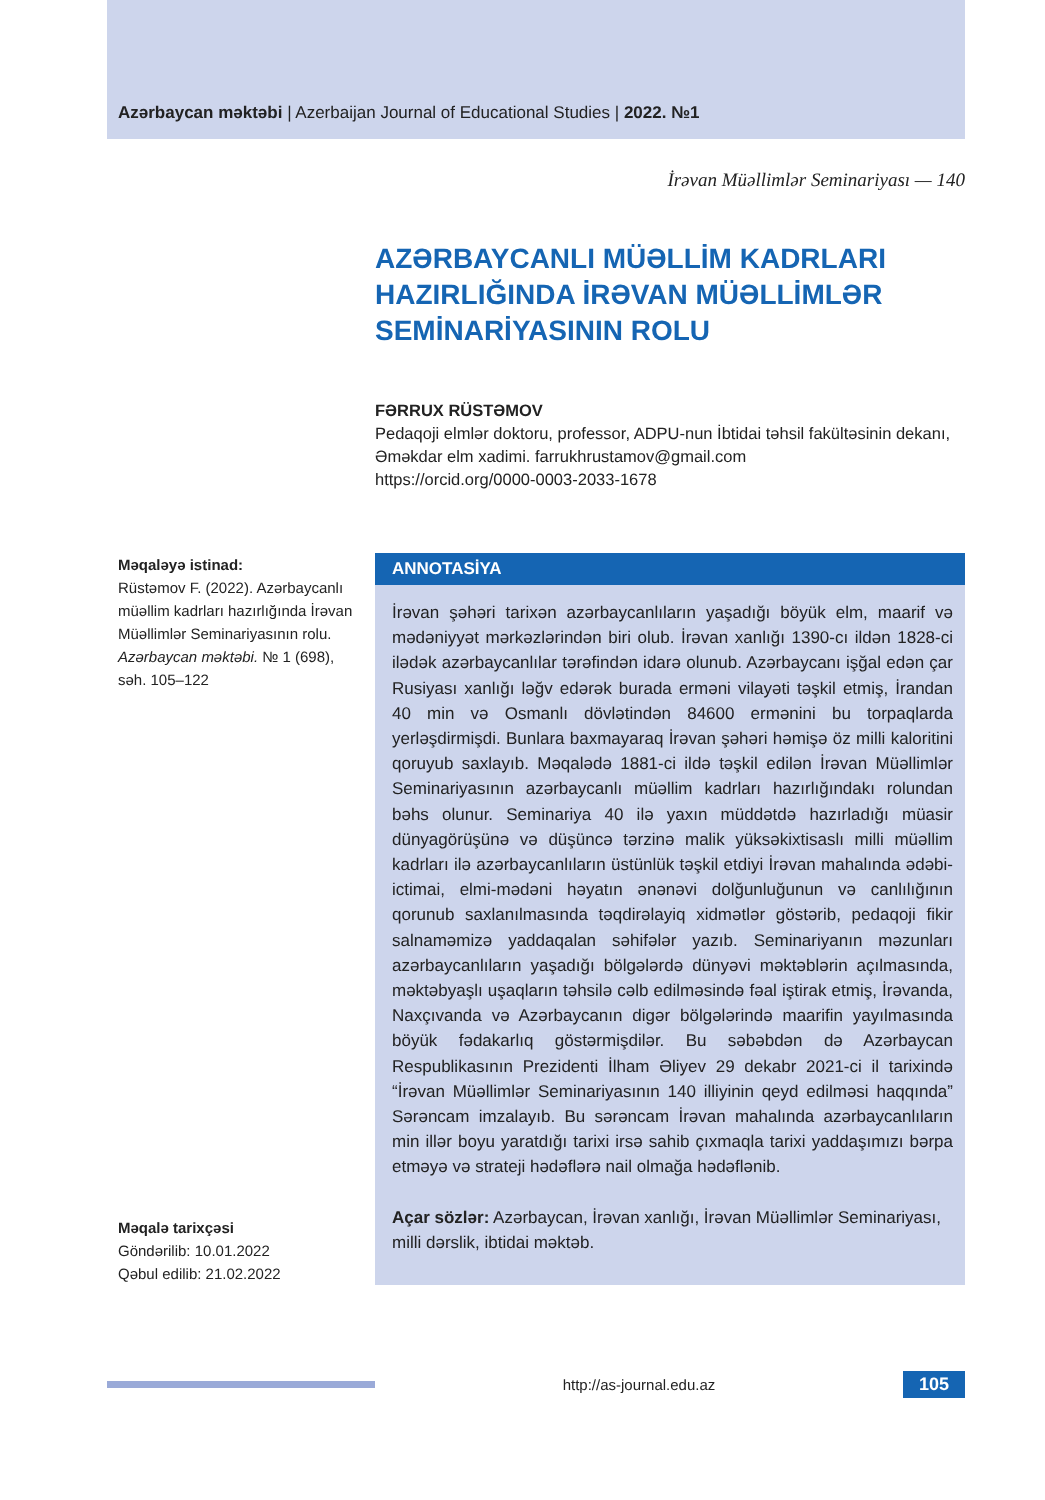Azərbaycan məktəbi | Azerbaijan Journal of Educational Studies | 2022. №1
İrəvan Müəllimlər Seminariyası — 140
AZƏRBAYCANLI MÜƏLLİM KADRLARI HAZIRLIĞINDA İRƏVAN MÜƏLLİMLƏR SEMİNARİYASININ ROLU
FƏRRUX RÜSTƏMOV
Pedaqoji elmlər doktoru, professor, ADPU-nun İbtidai təhsil fakültəsinin dekanı, Əməkdar elm xadimi. farrukhrustamov@gmail.com
https://orcid.org/0000-0003-2033-1678
Məqaləyə istinad:
Rüstəmov F. (2022). Azərbaycanlı müəllim kadrları hazırlığında İrəvan Müəllimlər Seminariyasının rolu. Azərbaycan məktəbi. № 1 (698), səh. 105–122
Məqalə tarixçəsi
Göndərilib: 10.01.2022
Qəbul edilib: 21.02.2022
ANNOTASİYA
İrəvan şəhəri tarixən azərbaycanlıların yaşadığı böyük elm, maarif və mədəniyyət mərkəzlərindən biri olub. İrəvan xanlığı 1390-cı ildən 1828-ci ilədək azərbaycanlılar tərəfindən idarə olunub. Azərbaycanı işğal edən çar Rusiyası xanlığı ləğv edərək burada erməni vilayəti təşkil etmiş, İrandan 40 min və Osmanlı dövlətindən 84600 ermənini bu torpaqlarda yerləşdirmişdi. Bunlara baxmayaraq İrəvan şəhəri həmişə öz milli kaloritini qoruyub saxlayıb. Məqalədə 1881-ci ildə təşkil edilən İrəvan Müəllimlər Seminariyasının azərbaycanlı müəllim kadrları hazırlığındakı rolundan bəhs olunur. Seminariya 40 ilə yaxın müddətdə hazırladığı müasir dünyagörüşünə və düşüncə tərzinə malik yüksəkixtisaslı milli müəllim kadrları ilə azərbaycanlıların üstünlük təşkil etdiyi İrəvan mahalında ədəbi-ictimai, elmi-mədəni həyatın ənənəvi dolğunluğunun və canlılığının qorunub saxlanılmasında təqdirəlayiq xidmətlər göstərib, pedaqoji fikir salnaməmizə yaddaqalan səhifələr yazıb. Seminariyanın məzunları azərbaycanlıların yaşadığı bölgələrdə dünyəvi məktəblərin açılmasında, məktəbyaşlı uşaqların təhsilə cəlb edilməsində fəal iştirak etmiş, İrəvanda, Naxçıvanda və Azərbaycanın digər bölgələrində maarifin yayılmasında böyük fədakarlıq göstərmişdilər. Bu səbəbdən də Azərbaycan Respublikasının Prezidenti İlham Əliyev 29 dekabr 2021-ci il tarixində “İrəvan Müəllimlər Seminariyasının 140 illiyinin qeyd edilməsi haqqında” Sərəncam imzalayıb. Bu sərəncam İrəvan mahalında azərbaycanlıların min illər boyu yaratdığı tarixi irsə sahib çıxmaqla tarixi yaddaşımızı bərpa etməyə və strateji hədəflərə nail olmağa hədəflənib.
Açar sözlər: Azərbaycan, İrəvan xanlığı, İrəvan Müəllimlər Seminariyası, milli dərslik, ibtidai məktəb.
http://as-journal.edu.az
105